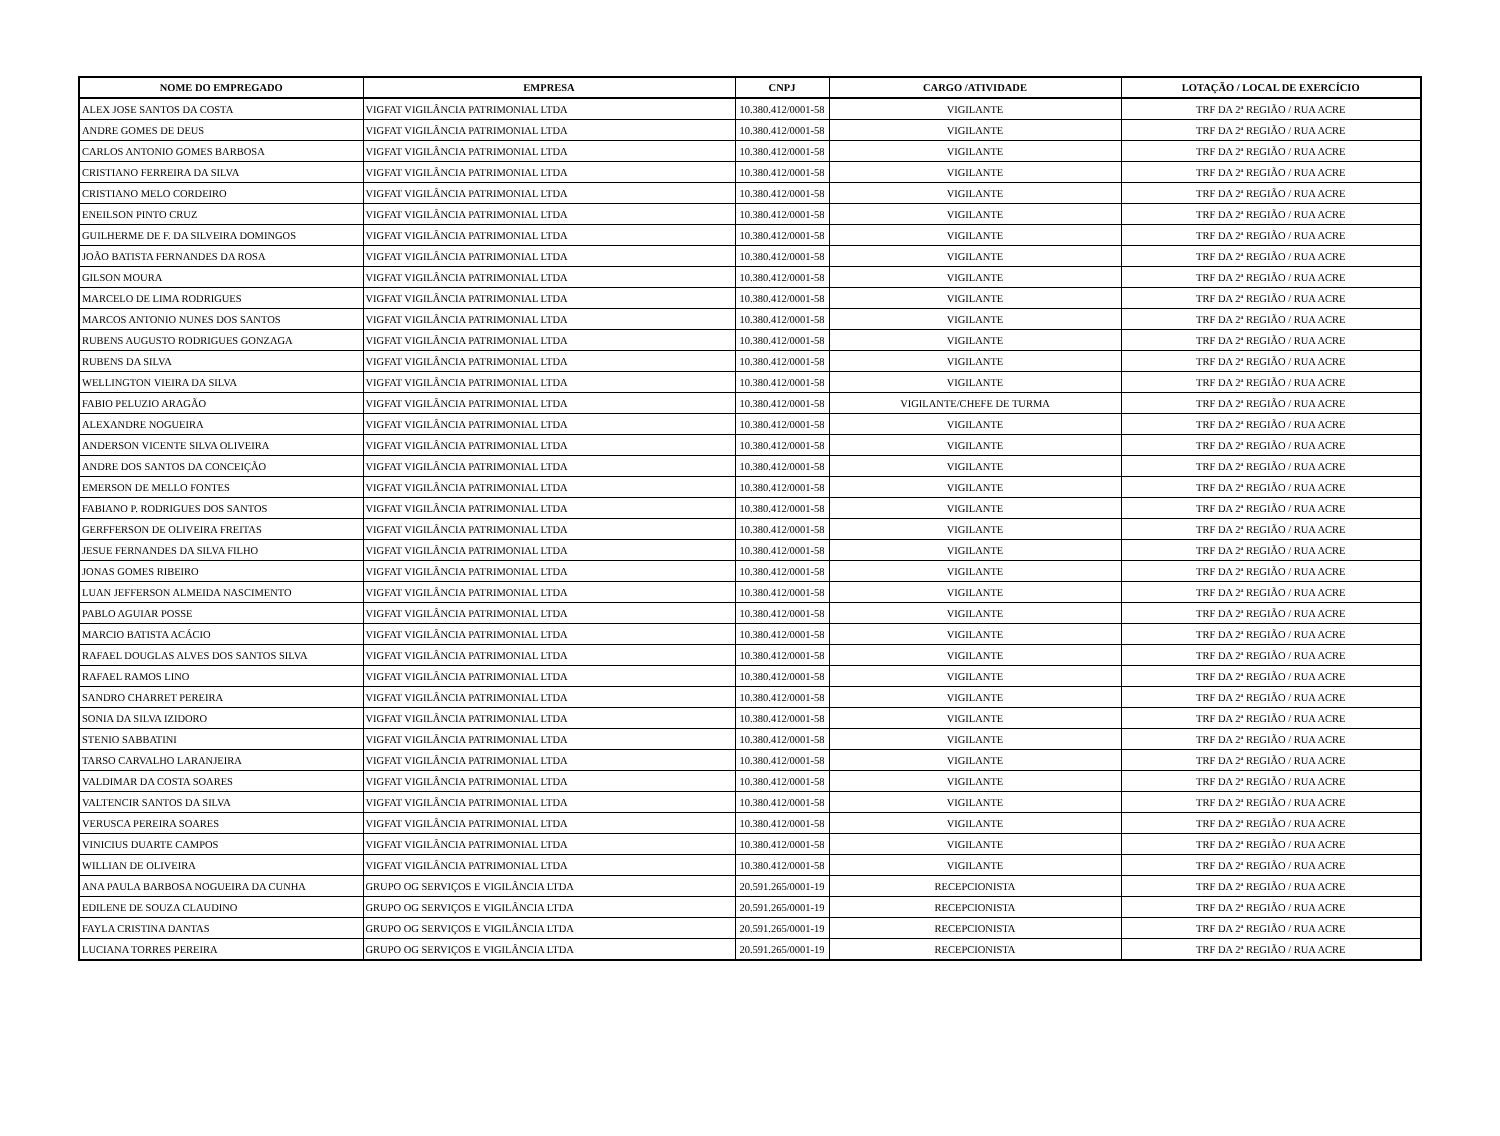| NOME DO EMPREGADO | EMPRESA | CNPJ | CARGO /ATIVIDADE | LOTAÇÃO / LOCAL DE EXERCÍCIO |
| --- | --- | --- | --- | --- |
| ALEX JOSE SANTOS DA COSTA | VIGFAT VIGILÂNCIA PATRIMONIAL LTDA | 10.380.412/0001-58 | VIGILANTE | TRF DA 2ª REGIÃO / RUA ACRE |
| ANDRE GOMES DE DEUS | VIGFAT VIGILÂNCIA PATRIMONIAL LTDA | 10.380.412/0001-58 | VIGILANTE | TRF DA 2ª REGIÃO / RUA ACRE |
| CARLOS ANTONIO GOMES BARBOSA | VIGFAT VIGILÂNCIA PATRIMONIAL LTDA | 10.380.412/0001-58 | VIGILANTE | TRF DA 2ª REGIÃO / RUA ACRE |
| CRISTIANO FERREIRA DA SILVA | VIGFAT VIGILÂNCIA PATRIMONIAL LTDA | 10.380.412/0001-58 | VIGILANTE | TRF DA 2ª REGIÃO / RUA ACRE |
| CRISTIANO MELO CORDEIRO | VIGFAT VIGILÂNCIA PATRIMONIAL LTDA | 10.380.412/0001-58 | VIGILANTE | TRF DA 2ª REGIÃO / RUA ACRE |
| ENEILSON PINTO CRUZ | VIGFAT VIGILÂNCIA PATRIMONIAL LTDA | 10.380.412/0001-58 | VIGILANTE | TRF DA 2ª REGIÃO / RUA ACRE |
| GUILHERME DE F. DA SILVEIRA DOMINGOS | VIGFAT VIGILÂNCIA PATRIMONIAL LTDA | 10.380.412/0001-58 | VIGILANTE | TRF DA 2ª REGIÃO / RUA ACRE |
| JOÃO BATISTA FERNANDES DA ROSA | VIGFAT VIGILÂNCIA PATRIMONIAL LTDA | 10.380.412/0001-58 | VIGILANTE | TRF DA 2ª REGIÃO / RUA ACRE |
| GILSON MOURA | VIGFAT VIGILÂNCIA PATRIMONIAL LTDA | 10.380.412/0001-58 | VIGILANTE | TRF DA 2ª REGIÃO / RUA ACRE |
| MARCELO DE LIMA RODRIGUES | VIGFAT VIGILÂNCIA PATRIMONIAL LTDA | 10.380.412/0001-58 | VIGILANTE | TRF DA 2ª REGIÃO / RUA ACRE |
| MARCOS ANTONIO NUNES DOS SANTOS | VIGFAT VIGILÂNCIA PATRIMONIAL LTDA | 10.380.412/0001-58 | VIGILANTE | TRF DA 2ª REGIÃO / RUA ACRE |
| RUBENS AUGUSTO RODRIGUES GONZAGA | VIGFAT VIGILÂNCIA PATRIMONIAL LTDA | 10.380.412/0001-58 | VIGILANTE | TRF DA 2ª REGIÃO / RUA ACRE |
| RUBENS DA SILVA | VIGFAT VIGILÂNCIA PATRIMONIAL LTDA | 10.380.412/0001-58 | VIGILANTE | TRF DA 2ª REGIÃO / RUA ACRE |
| WELLINGTON VIEIRA DA SILVA | VIGFAT VIGILÂNCIA PATRIMONIAL LTDA | 10.380.412/0001-58 | VIGILANTE | TRF DA 2ª REGIÃO / RUA ACRE |
| FABIO PELUZIO ARAGÃO | VIGFAT VIGILÂNCIA PATRIMONIAL LTDA | 10.380.412/0001-58 | VIGILANTE/CHEFE DE TURMA | TRF DA 2ª REGIÃO / RUA ACRE |
| ALEXANDRE NOGUEIRA | VIGFAT VIGILÂNCIA PATRIMONIAL LTDA | 10.380.412/0001-58 | VIGILANTE | TRF DA 2ª REGIÃO / RUA ACRE |
| ANDERSON VICENTE SILVA OLIVEIRA | VIGFAT VIGILÂNCIA PATRIMONIAL LTDA | 10.380.412/0001-58 | VIGILANTE | TRF DA 2ª REGIÃO / RUA ACRE |
| ANDRE DOS SANTOS DA CONCEIÇÃO | VIGFAT VIGILÂNCIA PATRIMONIAL LTDA | 10.380.412/0001-58 | VIGILANTE | TRF DA 2ª REGIÃO / RUA ACRE |
| EMERSON DE MELLO FONTES | VIGFAT VIGILÂNCIA PATRIMONIAL LTDA | 10.380.412/0001-58 | VIGILANTE | TRF DA 2ª REGIÃO / RUA ACRE |
| FABIANO P. RODRIGUES DOS SANTOS | VIGFAT VIGILÂNCIA PATRIMONIAL LTDA | 10.380.412/0001-58 | VIGILANTE | TRF DA 2ª REGIÃO / RUA ACRE |
| GERFFERSON DE OLIVEIRA FREITAS | VIGFAT VIGILÂNCIA PATRIMONIAL LTDA | 10.380.412/0001-58 | VIGILANTE | TRF DA 2ª REGIÃO / RUA ACRE |
| JESUE FERNANDES DA SILVA FILHO | VIGFAT VIGILÂNCIA PATRIMONIAL LTDA | 10.380.412/0001-58 | VIGILANTE | TRF DA 2ª REGIÃO / RUA ACRE |
| JONAS GOMES RIBEIRO | VIGFAT VIGILÂNCIA PATRIMONIAL LTDA | 10.380.412/0001-58 | VIGILANTE | TRF DA 2ª REGIÃO / RUA ACRE |
| LUAN JEFFERSON ALMEIDA NASCIMENTO | VIGFAT VIGILÂNCIA PATRIMONIAL LTDA | 10.380.412/0001-58 | VIGILANTE | TRF DA 2ª REGIÃO / RUA ACRE |
| PABLO AGUIAR POSSE | VIGFAT VIGILÂNCIA PATRIMONIAL LTDA | 10.380.412/0001-58 | VIGILANTE | TRF DA 2ª REGIÃO / RUA ACRE |
| MARCIO BATISTA ACÁCIO | VIGFAT VIGILÂNCIA PATRIMONIAL LTDA | 10.380.412/0001-58 | VIGILANTE | TRF DA 2ª REGIÃO / RUA ACRE |
| RAFAEL DOUGLAS ALVES DOS SANTOS SILVA | VIGFAT VIGILÂNCIA PATRIMONIAL LTDA | 10.380.412/0001-58 | VIGILANTE | TRF DA 2ª REGIÃO / RUA ACRE |
| RAFAEL RAMOS LINO | VIGFAT VIGILÂNCIA PATRIMONIAL LTDA | 10.380.412/0001-58 | VIGILANTE | TRF DA 2ª REGIÃO / RUA ACRE |
| SANDRO CHARRET PEREIRA | VIGFAT VIGILÂNCIA PATRIMONIAL LTDA | 10.380.412/0001-58 | VIGILANTE | TRF DA 2ª REGIÃO / RUA ACRE |
| SONIA DA SILVA IZIDORO | VIGFAT VIGILÂNCIA PATRIMONIAL LTDA | 10.380.412/0001-58 | VIGILANTE | TRF DA 2ª REGIÃO / RUA ACRE |
| STENIO SABBATINI | VIGFAT VIGILÂNCIA PATRIMONIAL LTDA | 10.380.412/0001-58 | VIGILANTE | TRF DA 2ª REGIÃO / RUA ACRE |
| TARSO CARVALHO LARANJEIRA | VIGFAT VIGILÂNCIA PATRIMONIAL LTDA | 10.380.412/0001-58 | VIGILANTE | TRF DA 2ª REGIÃO / RUA ACRE |
| VALDIMAR DA COSTA SOARES | VIGFAT VIGILÂNCIA PATRIMONIAL LTDA | 10.380.412/0001-58 | VIGILANTE | TRF DA 2ª REGIÃO / RUA ACRE |
| VALTENCIR SANTOS DA SILVA | VIGFAT VIGILÂNCIA PATRIMONIAL LTDA | 10.380.412/0001-58 | VIGILANTE | TRF DA 2ª REGIÃO / RUA ACRE |
| VERUSCA PEREIRA SOARES | VIGFAT VIGILÂNCIA PATRIMONIAL LTDA | 10.380.412/0001-58 | VIGILANTE | TRF DA 2ª REGIÃO / RUA ACRE |
| VINICIUS DUARTE CAMPOS | VIGFAT VIGILÂNCIA PATRIMONIAL LTDA | 10.380.412/0001-58 | VIGILANTE | TRF DA 2ª REGIÃO / RUA ACRE |
| WILLIAN DE OLIVEIRA | VIGFAT VIGILÂNCIA PATRIMONIAL LTDA | 10.380.412/0001-58 | VIGILANTE | TRF DA 2ª REGIÃO / RUA ACRE |
| ANA PAULA BARBOSA NOGUEIRA DA CUNHA | GRUPO OG SERVIÇOS E VIGILÂNCIA LTDA | 20.591.265/0001-19 | RECEPCIONISTA | TRF DA 2ª REGIÃO / RUA ACRE |
| EDILENE DE SOUZA CLAUDINO | GRUPO OG SERVIÇOS E VIGILÂNCIA LTDA | 20.591.265/0001-19 | RECEPCIONISTA | TRF DA 2ª REGIÃO / RUA ACRE |
| FAYLA CRISTINA DANTAS | GRUPO OG SERVIÇOS E VIGILÂNCIA LTDA | 20.591.265/0001-19 | RECEPCIONISTA | TRF DA 2ª REGIÃO / RUA ACRE |
| LUCIANA TORRES PEREIRA | GRUPO OG SERVIÇOS E VIGILÂNCIA LTDA | 20.591.265/0001-19 | RECEPCIONISTA | TRF DA 2ª REGIÃO / RUA ACRE |